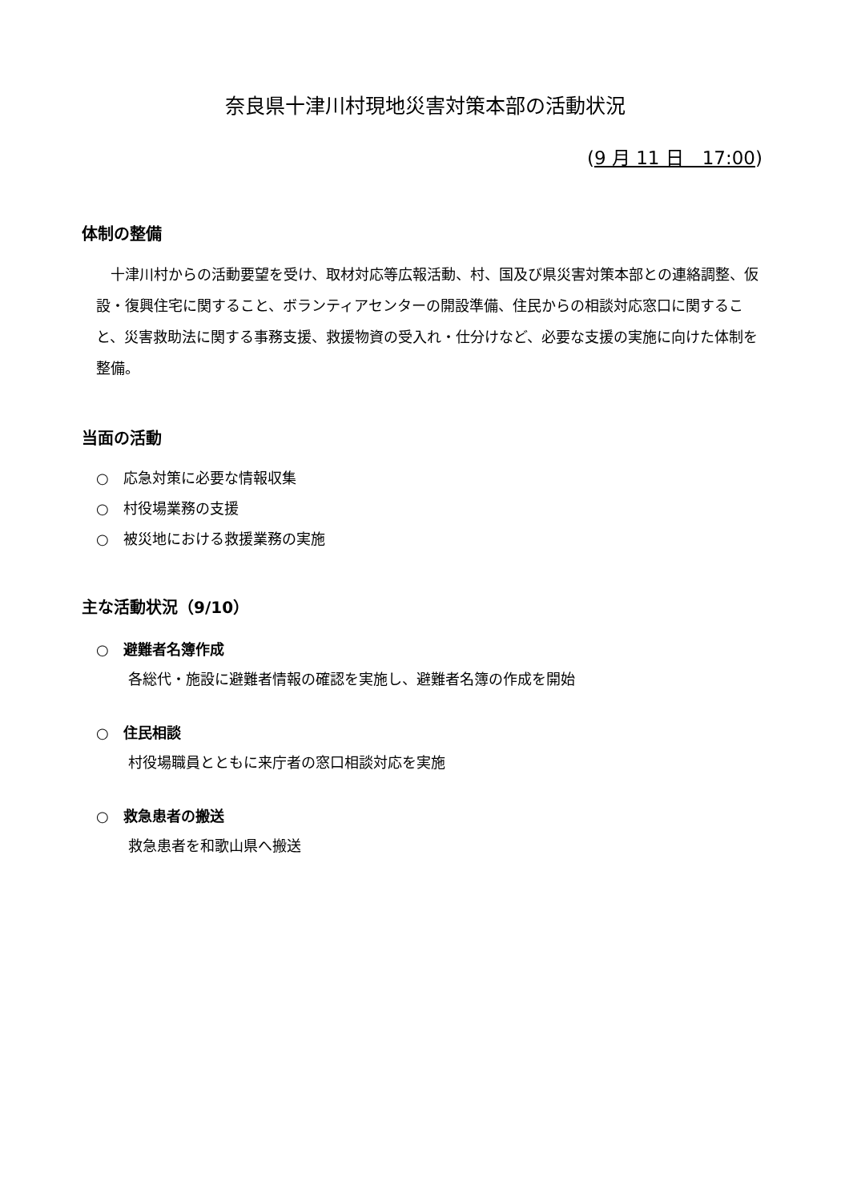奈良県十津川村現地災害対策本部の活動状況
(9 月 11 日　17:00)
体制の整備
十津川村からの活動要望を受け、取材対応等広報活動、村、国及び県災害対策本部との連絡調整、仮設・復興住宅に関すること、ボランティアセンターの開設準備、住民からの相談対応窓口に関すること、災害救助法に関する事務支援、救援物資の受入れ・仕分けなど、必要な支援の実施に向けた体制を整備。
当面の活動
○　応急対策に必要な情報収集
○　村役場業務の支援
○　被災地における救援業務の実施
主な活動状況（9/10）
○　避難者名簿作成
各総代・施設に避難者情報の確認を実施し、避難者名簿の作成を開始
○　住民相談
村役場職員とともに来庁者の窓口相談対応を実施
○　救急患者の搬送
救急患者を和歌山県へ搬送